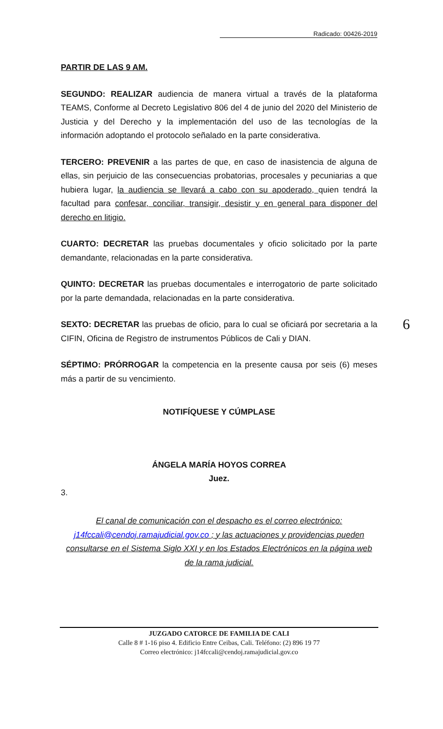Radicado: 00426-2019
PARTIR DE LAS 9 AM.
SEGUNDO: REALIZAR audiencia de manera virtual a través de la plataforma TEAMS, Conforme al Decreto Legislativo 806 del 4 de junio del 2020 del Ministerio de Justicia y del Derecho y la implementación del uso de las tecnologías de la información adoptando el protocolo señalado en la parte considerativa.
TERCERO: PREVENIR a las partes de que, en caso de inasistencia de alguna de ellas, sin perjuicio de las consecuencias probatorias, procesales y pecuniarias a que hubiera lugar, la audiencia se llevará a cabo con su apoderado, quien tendrá la facultad para confesar, conciliar, transigir, desistir y en general para disponer del derecho en litigio.
CUARTO: DECRETAR las pruebas documentales y oficio solicitado por la parte demandante, relacionadas en la parte considerativa.
QUINTO: DECRETAR las pruebas documentales e interrogatorio de parte solicitado por la parte demandada, relacionadas en la parte considerativa.
SEXTO: DECRETAR las pruebas de oficio, para lo cual se oficiará por secretaria a la CIFIN, Oficina de Registro de instrumentos Públicos de Cali y DIAN.
SÉPTIMO: PRÓRROGAR la competencia en la presente causa por seis (6) meses más a partir de su vencimiento.
NOTIFÍQUESE Y CÚMPLASE
ÁNGELA MARÍA HOYOS CORREA
Juez.
3.
El canal de comunicación con el despacho es el correo electrónico: j14fccali@cendoj.ramajudicial.gov.co ; y las actuaciones y providencias pueden consultarse en el Sistema Siglo XXI y en los Estados Electrónicos en la página web de la rama judicial.
6
JUZGADO CATORCE DE FAMILIA DE CALI
Calle 8 # 1-16 piso 4. Edificio Entre Ceibas, Cali. Teléfono: (2) 896 19 77
Correo electrónico: j14fccali@cendoj.ramajudicial.gov.co